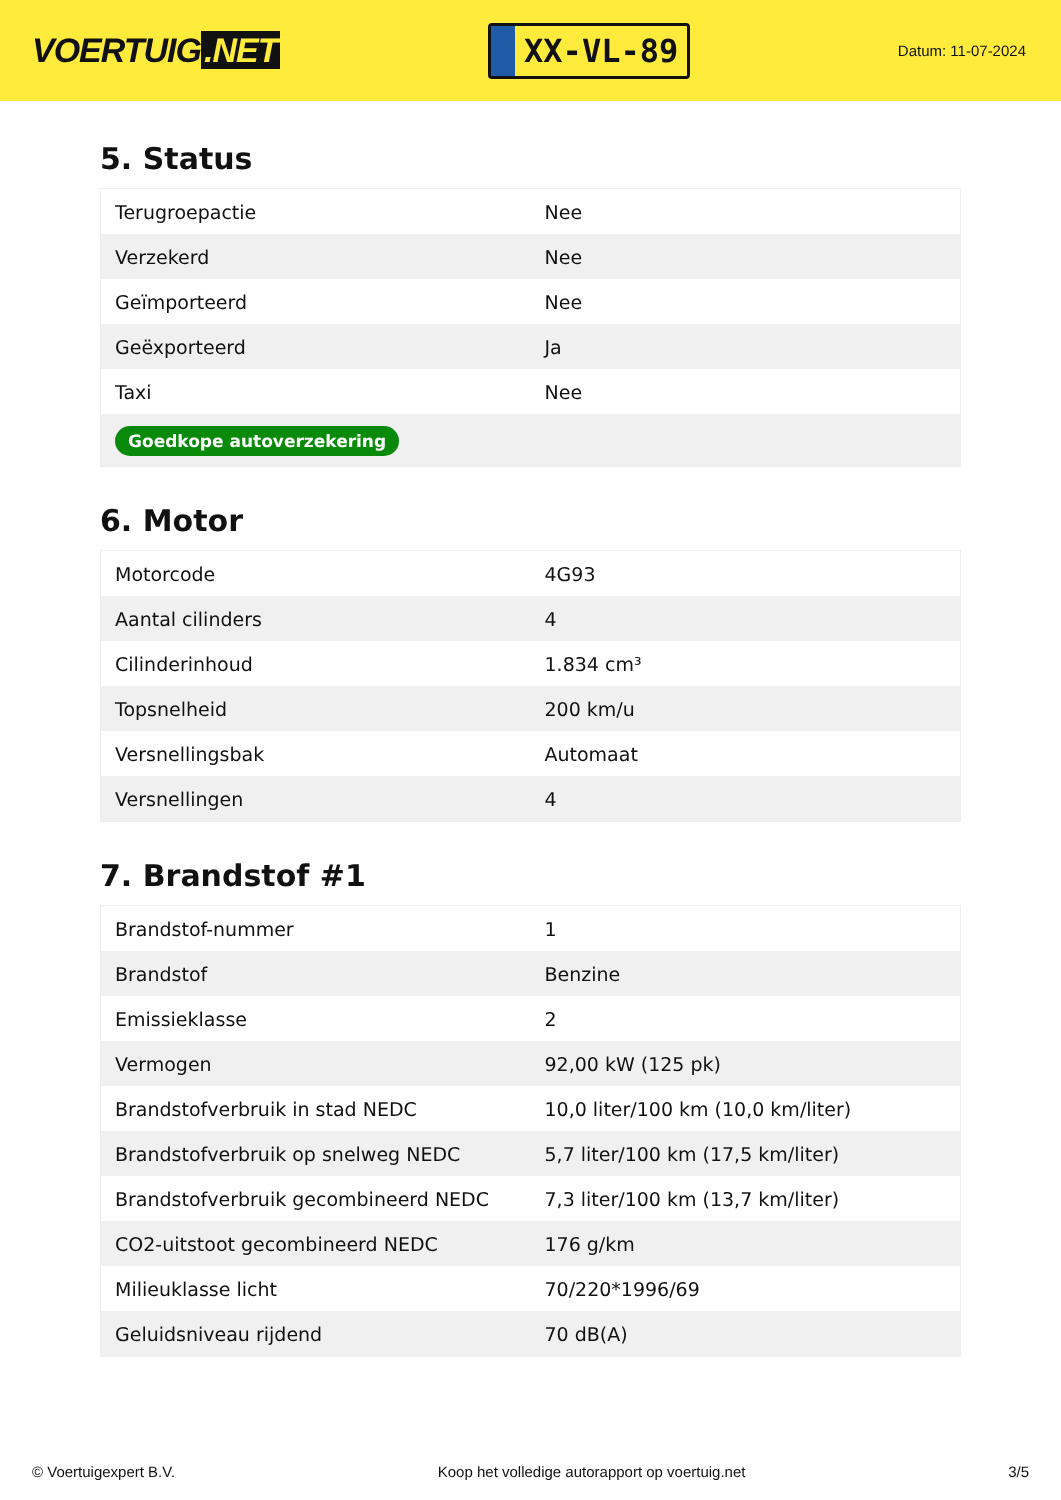VOERTUIG.NET
XX-VL-89
Datum: 11-07-2024
5. Status
| Terugroepactie | Nee |
| Verzekerd | Nee |
| Geïmporteerd | Nee |
| Geëxporteerd | Ja |
| Taxi | Nee |
| Goedkope autoverzekering | |
6. Motor
| Motorcode | 4G93 |
| Aantal cilinders | 4 |
| Cilinderinhoud | 1.834 cm³ |
| Topsnelheid | 200 km/u |
| Versnellingsbak | Automaat |
| Versnellingen | 4 |
7. Brandstof #1
| Brandstof-nummer | 1 |
| Brandstof | Benzine |
| Emissieklasse | 2 |
| Vermogen | 92,00 kW (125 pk) |
| Brandstofverbruik in stad NEDC | 10,0 liter/100 km (10,0 km/liter) |
| Brandstofverbruik op snelweg NEDC | 5,7 liter/100 km (17,5 km/liter) |
| Brandstofverbruik gecombineerd NEDC | 7,3 liter/100 km (13,7 km/liter) |
| CO2-uitstoot gecombineerd NEDC | 176 g/km |
| Milieuklasse licht | 70/220*1996/69 |
| Geluidsniveau rijdend | 70 dB(A) |
© Voertuigexpert B.V. Koop het volledige autorapport op voertuig.net 3/5